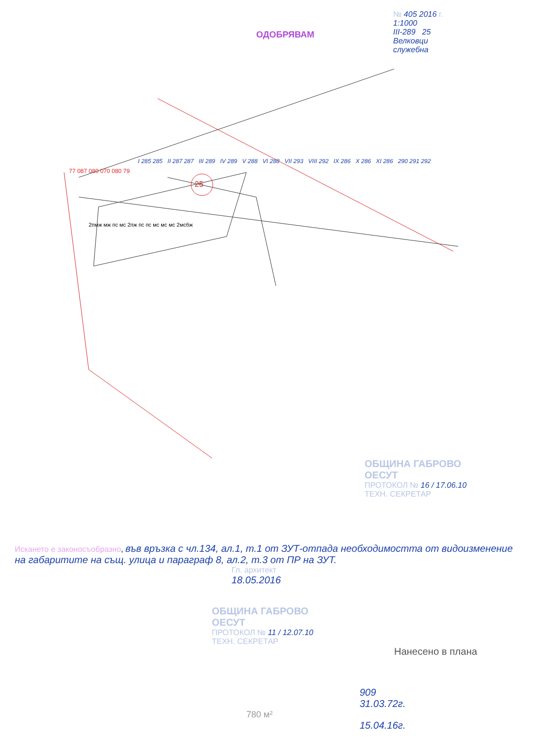ОДОБРЯВАМ
№ 405 2016 г.
1:1000
III-289 25
Велковци
служебна
25
I 285 285 II 287 287 III 289 IV 289 V 288 VI 288 VII 293 VIII 292 IX 286 X 286 XI 286 290 291 292
2пмж мж пс мс 2пж пс пс мс мс мс 2мсбж
77 087 080 070 080 79
ОБЩИНА ГАБРОВО
ОЕСУТ
ПРОТОКОЛ № 16 / 17.06.10
ТЕХН. СЕКРЕТАР
Искането е законосъобразно, във връзка с чл.134, ал.1, т.1 от ЗУТ-отпада необходимостта от видоизменение на габаритите на същ. улица и параграф 8, ал.2, т.3 от ПР на ЗУТ.
Гл. архитект
18.05.2016
ОБЩИНА ГАБРОВО
ОЕСУТ
ПРОТОКОЛ № 11 / 12.07.10
ТЕХН. СЕКРЕТАР
Нанесено в плана
909
31.03.72г.
780 м²
15.04.16г.